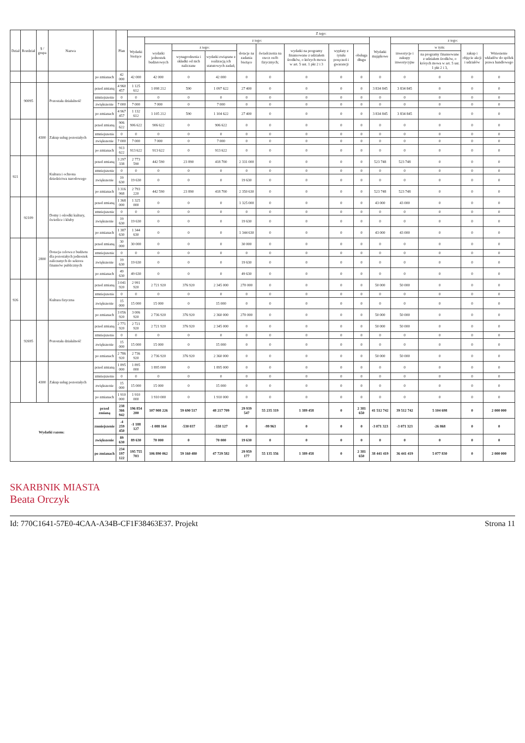| Dział | Rozdział | § / grupa | Nazwa | | Plan | Z tego: | | | | | | | | | | | | | |
| --- | --- | --- | --- | --- | --- | --- | --- | --- | --- | --- | --- | --- | --- | --- | --- | --- | --- | --- | --- |
| | | | | | | Wydatki bieżące | z tego: | | | | | | | | Wydatki majątkowe | z tego: | | | |
| | | | | | | | wydatki jednostek budżetowych | z tego: | | dotacje na zadania bieżące | świadczenia na rzecz osób fizycznych; | wydatki na programy finansowane z udziałem środków, o których mowa w art. 5 ust. 1 pkt 2 i 3 | wypłaty z tytułu poręczeń i gwarancji | obsługa długu | | inwestycje i zakupy inwestycyjne | w tym: | zakup i objęcie akcji i udziałów | Wniesienie wkładów do spółek prawa handlowego |
| | | | | | | | | wynagrodzenia i składki od nich naliczane | wydatki związane z realizacją ich statutowych zadań; | | | | | | | | na programy finansowane z udziałem środków, o których mowa w art. 5 ust. 1 pkt 2 i 3, | | |
| | | | | po zmianach | 42 000 | 42 000 | 42 000 | 0 | 42 000 | 0 | 0 | 0 | 0 | 0 | 0 | 0 | 0 | 0 | 0 |
| | 90095 | | Pozostała działalność | przed zmianą | 4 960 457 | 1 125 612 | 1 098 212 | 590 | 1 097 622 | 27 400 | 0 | 0 | 0 | 0 | 3 834 845 | 3 834 845 | 0 | 0 | 0 |
| | | | | zmniejszenie | 0 | 0 | 0 | 0 | 0 | 0 | 0 | 0 | 0 | 0 | 0 | 0 | 0 | 0 | 0 |
| | | | | zwiększenie | 7 000 | 7 000 | 7 000 | 0 | 7 000 | 0 | 0 | 0 | 0 | 0 | 0 | 0 | 0 | 0 | 0 |
| | | | | po zmianach | 4 967 457 | 1 132 612 | 1 105 212 | 590 | 1 104 622 | 27 400 | 0 | 0 | 0 | 0 | 3 834 845 | 3 834 845 | 0 | 0 | 0 |
| | | 4300 | Zakup usług pozostałych | przed zmianą | 906 622 | 906 622 | 906 622 | 0 | 906 622 | 0 | 0 | 0 | 0 | 0 | 0 | 0 | 0 | 0 | 0 |
| | | | | zmniejszenie | 0 | 0 | 0 | 0 | 0 | 0 | 0 | 0 | 0 | 0 | 0 | 0 | 0 | 0 | 0 |
| | | | | zwiększenie | 7 000 | 7 000 | 7 000 | 0 | 7 000 | 0 | 0 | 0 | 0 | 0 | 0 | 0 | 0 | 0 | 0 |
| | | | | po zmianach | 913 622 | 913 622 | 913 622 | 0 | 913 622 | 0 | 0 | 0 | 0 | 0 | 0 | 0 | 0 | 0 | 0 |
| 921 | | | Kultura i ochrona dziedzictwa narodowego | przed zmianą | 3 297 338 | 2 773 590 | 442 590 | 23 890 | 418 700 | 2 331 000 | 0 | 0 | 0 | 0 | 523 748 | 523 748 | 0 | 0 | 0 |
| | | | | zmniejszenie | 0 | 0 | 0 | 0 | 0 | 0 | 0 | 0 | 0 | 0 | 0 | 0 | 0 | 0 | 0 |
| | | | | zwiększenie | 19 630 | 19 630 | 0 | 0 | 0 | 19 630 | 0 | 0 | 0 | 0 | 0 | 0 | 0 | 0 | 0 |
| | | | | po zmianach | 3 316 968 | 2 793 220 | 442 590 | 23 890 | 418 700 | 2 350 630 | 0 | 0 | 0 | 0 | 523 748 | 523 748 | 0 | 0 | 0 |
| | 92109 | | Domy i ośrodki kultury, świetlice i kluby | przed zmianą | 1 368 000 | 1 325 000 | 0 | 0 | 0 | 1 325 000 | 0 | 0 | 0 | 0 | 43 000 | 43 000 | 0 | 0 | 0 |
| | | | | zmniejszenie | 0 | 0 | 0 | 0 | 0 | 0 | 0 | 0 | 0 | 0 | 0 | 0 | 0 | 0 | 0 |
| | | | | zwiększenie | 19 630 | 19 630 | 0 | 0 | 0 | 19 630 | 0 | 0 | 0 | 0 | 0 | 0 | 0 | 0 | 0 |
| | | | | po zmianach | 1 387 630 | 1 344 630 | 0 | 0 | 0 | 1 344 630 | 0 | 0 | 0 | 0 | 43 000 | 43 000 | 0 | 0 | 0 |
| | | 2800 | Dotacja celowa z budżetu dla pozostałych jednostek zaliczanych do sektora finansów publicznych | przed zmianą | 30 000 | 30 000 | 0 | 0 | 0 | 30 000 | 0 | 0 | 0 | 0 | 0 | 0 | 0 | 0 | 0 |
| | | | | zmniejszenie | 0 | 0 | 0 | 0 | 0 | 0 | 0 | 0 | 0 | 0 | 0 | 0 | 0 | 0 | 0 |
| | | | | zwiększenie | 19 630 | 19 630 | 0 | 0 | 0 | 19 630 | 0 | 0 | 0 | 0 | 0 | 0 | 0 | 0 | 0 |
| | | | | po zmianach | 49 630 | 49 630 | 0 | 0 | 0 | 49 630 | 0 | 0 | 0 | 0 | 0 | 0 | 0 | 0 | 0 |
| 926 | | | Kultura fizyczna | przed zmianą | 3 041 920 | 2 991 920 | 2 721 920 | 376 920 | 2 345 000 | 270 000 | 0 | 0 | 0 | 0 | 50 000 | 50 000 | 0 | 0 | 0 |
| | | | | zmniejszenie | 0 | 0 | 0 | 0 | 0 | 0 | 0 | 0 | 0 | 0 | 0 | 0 | 0 | 0 | 0 |
| | | | | zwiększenie | 15 000 | 15 000 | 15 000 | 0 | 15 000 | 0 | 0 | 0 | 0 | 0 | 0 | 0 | 0 | 0 | 0 |
| | | | | po zmianach | 3 056 920 | 3 006 920 | 2 736 920 | 376 920 | 2 360 000 | 270 000 | 0 | 0 | 0 | 0 | 50 000 | 50 000 | 0 | 0 | 0 |
| | 92695 | | Pozostała działalność | przed zmianą | 2 771 920 | 2 721 920 | 2 721 920 | 376 920 | 2 345 000 | 0 | 0 | 0 | 0 | 0 | 50 000 | 50 000 | 0 | 0 | 0 |
| | | | | zmniejszenie | 0 | 0 | 0 | 0 | 0 | 0 | 0 | 0 | 0 | 0 | 0 | 0 | 0 | 0 | 0 |
| | | | | zwiększenie | 15 000 | 15 000 | 15 000 | 0 | 15 000 | 0 | 0 | 0 | 0 | 0 | 0 | 0 | 0 | 0 | 0 |
| | | | | po zmianach | 2 786 920 | 2 736 920 | 2 736 920 | 376 920 | 2 360 000 | 0 | 0 | 0 | 0 | 0 | 50 000 | 50 000 | 0 | 0 | 0 |
| | | 4300 | Zakup usług pozostałych | przed zmianą | 1 895 000 | 1 895 000 | 1 895 000 | 0 | 1 895 000 | 0 | 0 | 0 | 0 | 0 | 0 | 0 | 0 | 0 | 0 |
| | | | | zmniejszenie | 0 | 0 | 0 | 0 | 0 | 0 | 0 | 0 | 0 | 0 | 0 | 0 | 0 | 0 | 0 |
| | | | | zwiększenie | 15 000 | 15 000 | 15 000 | 0 | 15 000 | 0 | 0 | 0 | 0 | 0 | 0 | 0 | 0 | 0 | 0 |
| | | | | po zmianach | 1 910 000 | 1 910 000 | 1 910 000 | 0 | 1 910 000 | 0 | 0 | 0 | 0 | 0 | 0 | 0 | 0 | 0 | 0 |
| Wydatki razem: | | | | przed zmianą | 238 366 942 | 196 854 200 | 107 908 226 | 59 690 517 | 48 217 709 | 29 939 547 | 55 235 319 | 1 389 458 | 0 | 2 381 650 | 41 512 742 | 39 512 742 | 5 104 698 | 0 | 2 000 000 |
| | | | | zmniejszenie | -4 259 450 | -1 188 127 | -1 088 164 | -530 037 | -558 127 | 0 | -99 963 | 0 | 0 | 0 | -3 071 323 | -3 071 323 | -26 868 | 0 | 0 |
| | | | | zwiększenie | 89 630 | 89 630 | 70 000 | 0 | 70 000 | 19 630 | 0 | 0 | 0 | 0 | 0 | 0 | 0 | 0 | 0 |
| | | | | po zmianach | 234 197 122 | 195 755 703 | 106 890 062 | 59 160 480 | 47 729 582 | 29 959 177 | 55 135 356 | 1 389 458 | 0 | 2 381 650 | 38 441 419 | 36 441 419 | 5 077 830 | 0 | 2 000 000 |
SKARBNIK MIASTA
Beata Orczyk
Id: 770C1641-57E0-4CAA-A34B-CF1F38463E37. Projekt
Strona 11